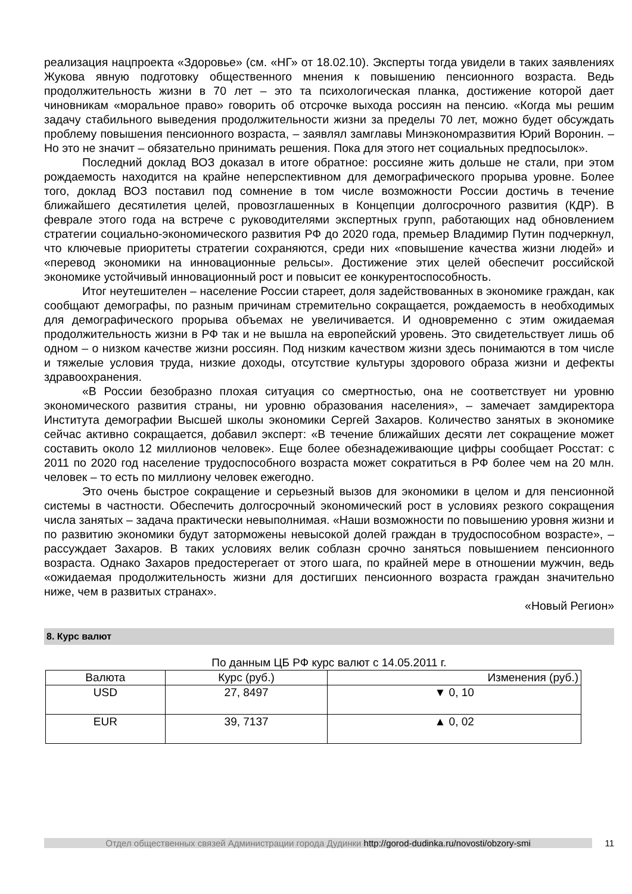реализация нацпроекта «Здоровье» (см. «НГ» от 18.02.10). Эксперты тогда увидели в таких заявлениях Жукова явную подготовку общественного мнения к повышению пенсионного возраста. Ведь продолжительность жизни в 70 лет – это та психологическая планка, достижение которой дает чиновникам «моральное право» говорить об отсрочке выхода россиян на пенсию. «Когда мы решим задачу стабильного выведения продолжительности жизни за пределы 70 лет, можно будет обсуждать проблему повышения пенсионного возраста, – заявлял замглавы Минэкономразвития Юрий Воронин. – Но это не значит – обязательно принимать решения. Пока для этого нет социальных предпосылок».
Последний доклад ВОЗ доказал в итоге обратное: россияне жить дольше не стали, при этом рождаемость находится на крайне неперспективном для демографического прорыва уровне. Более того, доклад ВОЗ поставил под сомнение в том числе возможности России достичь в течение ближайшего десятилетия целей, провозглашенных в Концепции долгосрочного развития (КДР). В феврале этого года на встрече с руководителями экспертных групп, работающих над обновлением стратегии социально-экономического развития РФ до 2020 года, премьер Владимир Путин подчеркнул, что ключевые приоритеты стратегии сохраняются, среди них «повышение качества жизни людей» и «перевод экономики на инновационные рельсы». Достижение этих целей обеспечит российской экономике устойчивый инновационный рост и повысит ее конкурентоспособность.
Итог неутешителен – население России стареет, доля задействованных в экономике граждан, как сообщают демографы, по разным причинам стремительно сокращается, рождаемость в необходимых для демографического прорыва объемах не увеличивается. И одновременно с этим ожидаемая продолжительность жизни в РФ так и не вышла на европейский уровень. Это свидетельствует лишь об одном – о низком качестве жизни россиян. Под низким качеством жизни здесь понимаются в том числе и тяжелые условия труда, низкие доходы, отсутствие культуры здорового образа жизни и дефекты здравоохранения.
«В России безобразно плохая ситуация со смертностью, она не соответствует ни уровню экономического развития страны, ни уровню образования населения», – замечает замдиректора Института демографии Высшей школы экономики Сергей Захаров. Количество занятых в экономике сейчас активно сокращается, добавил эксперт: «В течение ближайших десяти лет сокращение может составить около 12 миллионов человек». Еще более обезнадеживающие цифры сообщает Росстат: с 2011 по 2020 год население трудоспособного возраста может сократиться в РФ более чем на 20 млн. человек – то есть по миллиону человек ежегодно.
Это очень быстрое сокращение и серьезный вызов для экономики в целом и для пенсионной системы в частности. Обеспечить долгосрочный экономический рост в условиях резкого сокращения числа занятых – задача практически невыполнимая. «Наши возможности по повышению уровня жизни и по развитию экономики будут заторможены невысокой долей граждан в трудоспособном возрасте», – рассуждает Захаров. В таких условиях велик соблазн срочно заняться повышением пенсионного возраста. Однако Захаров предостерегает от этого шага, по крайней мере в отношении мужчин, ведь «ожидаемая продолжительность жизни для достигших пенсионного возраста граждан значительно ниже, чем в развитых странах».
«Новый Регион»
8. Курс валют
По данным ЦБ РФ курс валют с 14.05.2011 г.
| Валюта | Курс (руб.) | Изменения (руб.) |
| USD | 27, 8497 | ▼ 0, 10 |
| EUR | 39, 7137 | ▲ 0, 02 |
Отдел общественных связей Администрации города Дудинки http://gorod-dudinka.ru/novosti/obzory-smi 11